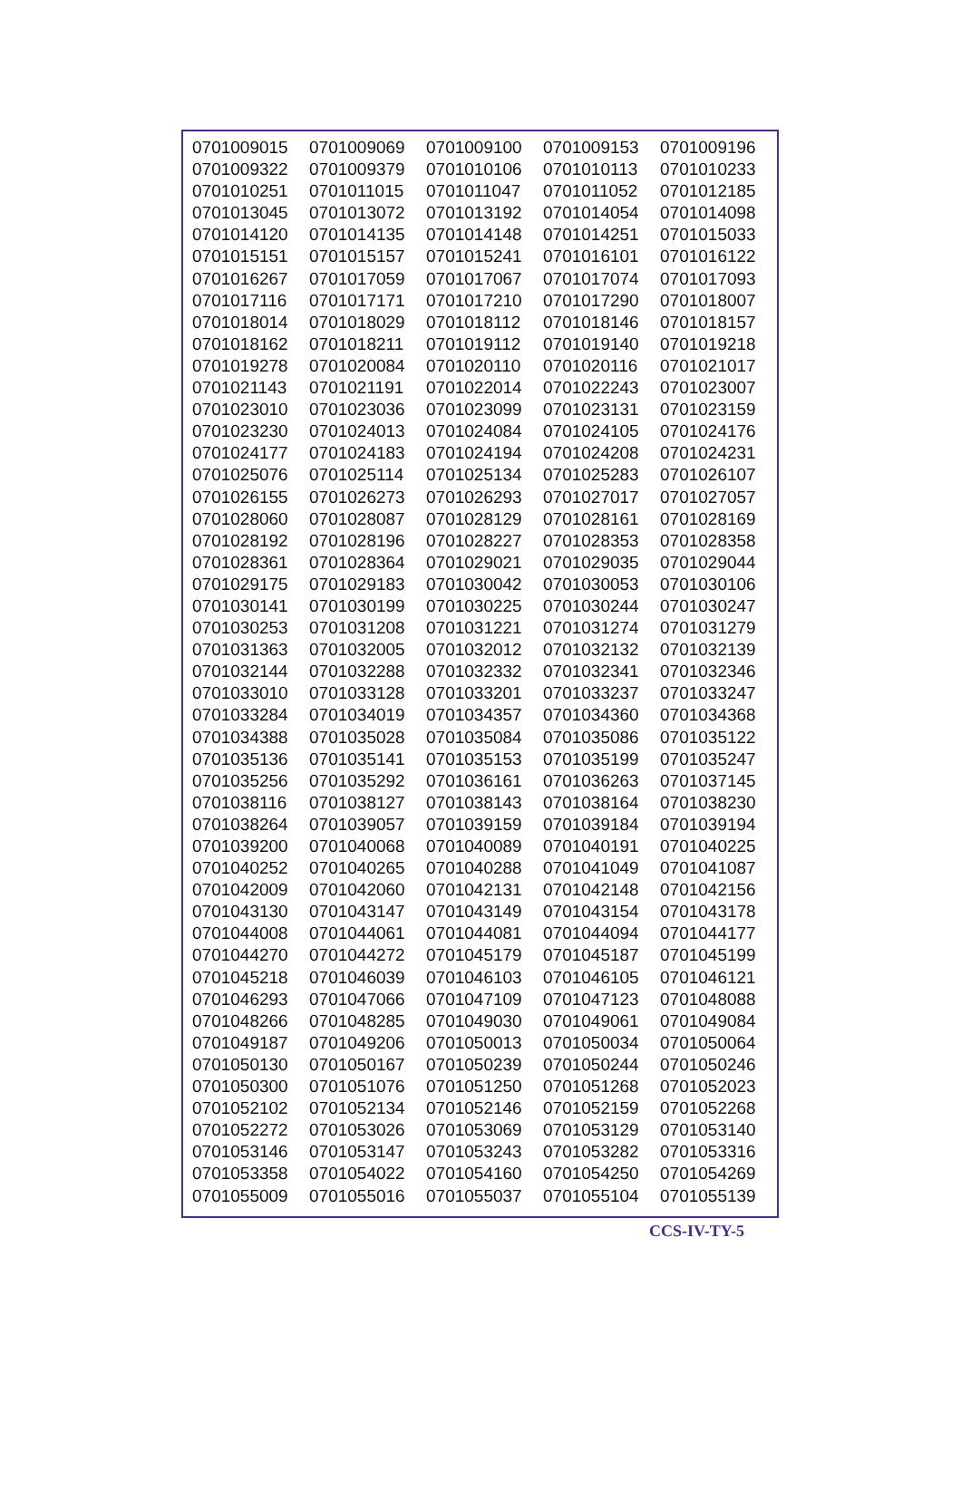| 0701009015 | 0701009069 | 0701009100 | 0701009153 | 0701009196 |
| 0701009322 | 0701009379 | 0701010106 | 0701010113 | 0701010233 |
| 0701010251 | 0701011015 | 0701011047 | 0701011052 | 0701012185 |
| 0701013045 | 0701013072 | 0701013192 | 0701014054 | 0701014098 |
| 0701014120 | 0701014135 | 0701014148 | 0701014251 | 0701015033 |
| 0701015151 | 0701015157 | 0701015241 | 0701016101 | 0701016122 |
| 0701016267 | 0701017059 | 0701017067 | 0701017074 | 0701017093 |
| 0701017116 | 0701017171 | 0701017210 | 0701017290 | 0701018007 |
| 0701018014 | 0701018029 | 0701018112 | 0701018146 | 0701018157 |
| 0701018162 | 0701018211 | 0701019112 | 0701019140 | 0701019218 |
| 0701019278 | 0701020084 | 0701020110 | 0701020116 | 0701021017 |
| 0701021143 | 0701021191 | 0701022014 | 0701022243 | 0701023007 |
| 0701023010 | 0701023036 | 0701023099 | 0701023131 | 0701023159 |
| 0701023230 | 0701024013 | 0701024084 | 0701024105 | 0701024176 |
| 0701024177 | 0701024183 | 0701024194 | 0701024208 | 0701024231 |
| 0701025076 | 0701025114 | 0701025134 | 0701025283 | 0701026107 |
| 0701026155 | 0701026273 | 0701026293 | 0701027017 | 0701027057 |
| 0701028060 | 0701028087 | 0701028129 | 0701028161 | 0701028169 |
| 0701028192 | 0701028196 | 0701028227 | 0701028353 | 0701028358 |
| 0701028361 | 0701028364 | 0701029021 | 0701029035 | 0701029044 |
| 0701029175 | 0701029183 | 0701030042 | 0701030053 | 0701030106 |
| 0701030141 | 0701030199 | 0701030225 | 0701030244 | 0701030247 |
| 0701030253 | 0701031208 | 0701031221 | 0701031274 | 0701031279 |
| 0701031363 | 0701032005 | 0701032012 | 0701032132 | 0701032139 |
| 0701032144 | 0701032288 | 0701032332 | 0701032341 | 0701032346 |
| 0701033010 | 0701033128 | 0701033201 | 0701033237 | 0701033247 |
| 0701033284 | 0701034019 | 0701034357 | 0701034360 | 0701034368 |
| 0701034388 | 0701035028 | 0701035084 | 0701035086 | 0701035122 |
| 0701035136 | 0701035141 | 0701035153 | 0701035199 | 0701035247 |
| 0701035256 | 0701035292 | 0701036161 | 0701036263 | 0701037145 |
| 0701038116 | 0701038127 | 0701038143 | 0701038164 | 0701038230 |
| 0701038264 | 0701039057 | 0701039159 | 0701039184 | 0701039194 |
| 0701039200 | 0701040068 | 0701040089 | 0701040191 | 0701040225 |
| 0701040252 | 0701040265 | 0701040288 | 0701041049 | 0701041087 |
| 0701042009 | 0701042060 | 0701042131 | 0701042148 | 0701042156 |
| 0701043130 | 0701043147 | 0701043149 | 0701043154 | 0701043178 |
| 0701044008 | 0701044061 | 0701044081 | 0701044094 | 0701044177 |
| 0701044270 | 0701044272 | 0701045179 | 0701045187 | 0701045199 |
| 0701045218 | 0701046039 | 0701046103 | 0701046105 | 0701046121 |
| 0701046293 | 0701047066 | 0701047109 | 0701047123 | 0701048088 |
| 0701048266 | 0701048285 | 0701049030 | 0701049061 | 0701049084 |
| 0701049187 | 0701049206 | 0701050013 | 0701050034 | 0701050064 |
| 0701050130 | 0701050167 | 0701050239 | 0701050244 | 0701050246 |
| 0701050300 | 0701051076 | 0701051250 | 0701051268 | 0701052023 |
| 0701052102 | 0701052134 | 0701052146 | 0701052159 | 0701052268 |
| 0701052272 | 0701053026 | 0701053069 | 0701053129 | 0701053140 |
| 0701053146 | 0701053147 | 0701053243 | 0701053282 | 0701053316 |
| 0701053358 | 0701054022 | 0701054160 | 0701054250 | 0701054269 |
| 0701055009 | 0701055016 | 0701055037 | 0701055104 | 0701055139 |
CCS-IV-TY-5